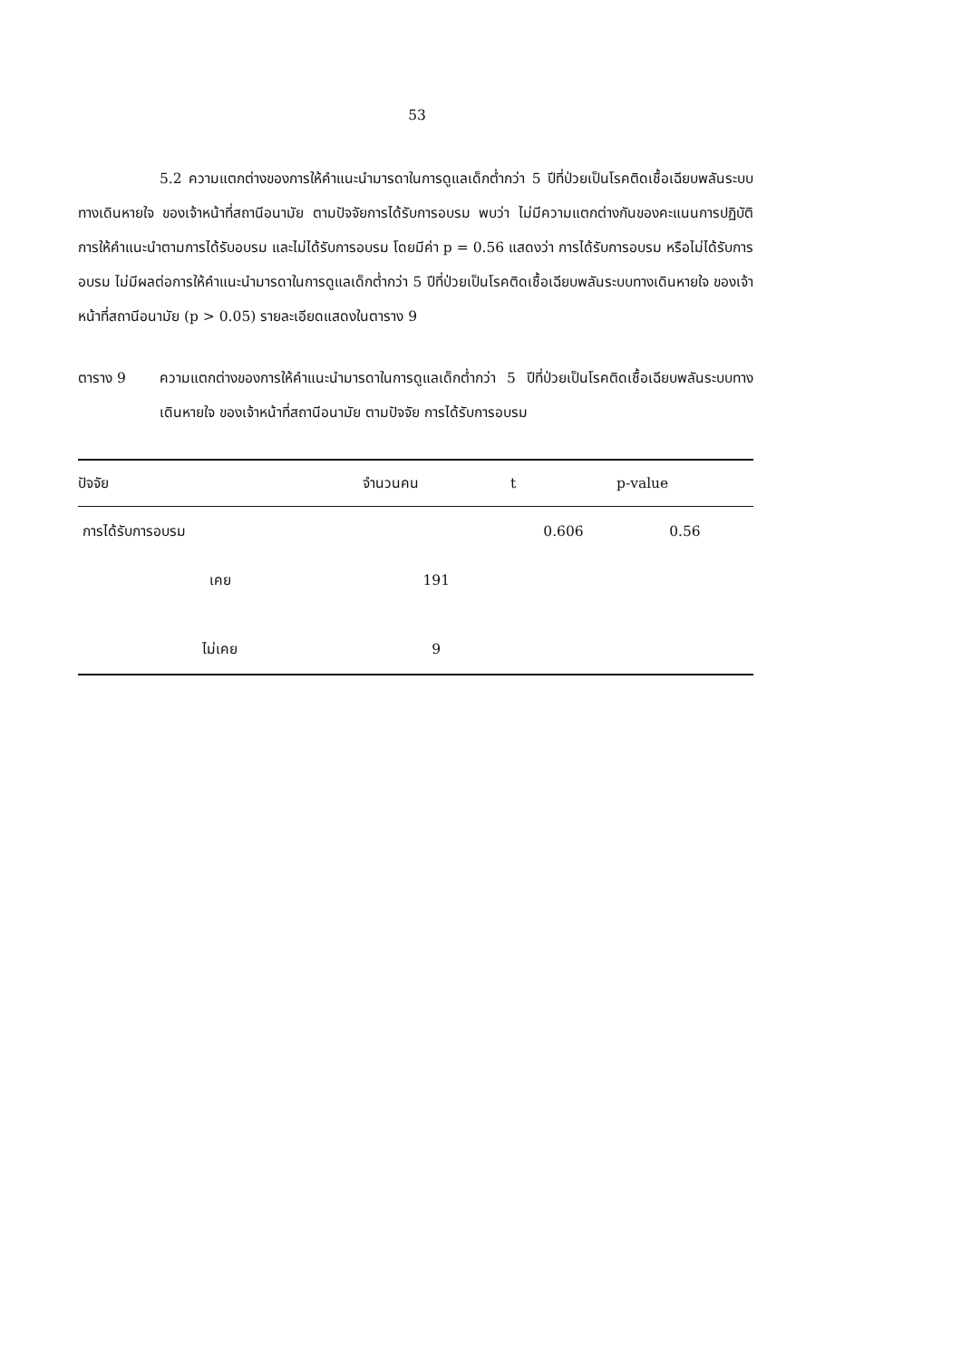53
5.2 ความแตกต่างของการให้คำแนะนำมารดาในการดูแลเด็กต่ำกว่า 5 ปีที่ป่วยเป็นโรคติดเชื้อเฉียบพลันระบบทางเดินหายใจ ของเจ้าหน้าที่สถานีอนามัย ตามปัจจัยการได้รับการอบรม พบว่า ไม่มีความแตกต่างกันของคะแนนการปฏิบัติการให้คำแนะนำตามการได้รับอบรม และไม่ได้รับการอบรม โดยมีค่า p = 0.56 แสดงว่า การได้รับการอบรม หรือไม่ได้รับการอบรม ไม่มีผลต่อการให้คำแนะนำมารดาในการดูแลเด็กต่ำกว่า 5 ปีที่ป่วยเป็นโรคติดเชื้อเฉียบพลันระบบทางเดินหายใจ ของเจ้าหน้าที่สถานีอนามัย (p > 0.05) รายละเอียดแสดงในตาราง 9
ตาราง 9 ความแตกต่างของการให้คำแนะนำมารดาในการดูแลเด็กต่ำกว่า 5 ปีที่ป่วยเป็นโรคติดเชื้อเฉียบพลันระบบทางเดินหายใจ ของเจ้าหน้าที่สถานีอนามัย ตามปัจจัย การได้รับการอบรม
| ปัจจัย | จำนวนคน | t | p-value |
| --- | --- | --- | --- |
| การได้รับการอบรม | | 0.606 | 0.56 |
| เคย | 191 | | |
| ไม่เคย | 9 | | |